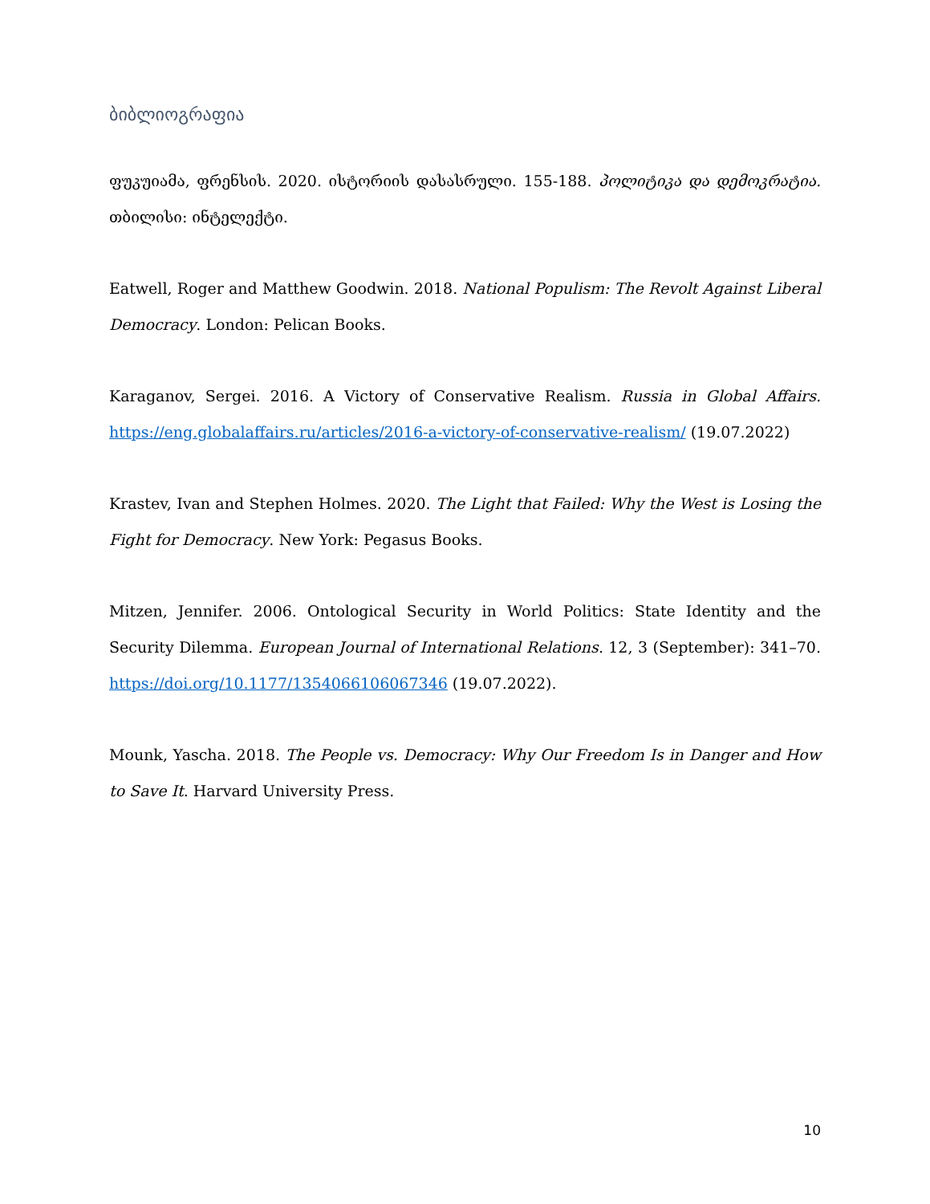ბიბლიოგრაფია
ფუკუიამა, ფრენსის. 2020. ისტორიის დასასრული. 155-188. პოლიტიკა და დემოკრატია. თბილისი: ინტელექტი.
Eatwell, Roger and Matthew Goodwin. 2018. National Populism: The Revolt Against Liberal Democracy. London: Pelican Books.
Karaganov, Sergei. 2016. A Victory of Conservative Realism. Russia in Global Affairs. https://eng.globalaffairs.ru/articles/2016-a-victory-of-conservative-realism/ (19.07.2022)
Krastev, Ivan and Stephen Holmes. 2020. The Light that Failed: Why the West is Losing the Fight for Democracy. New York: Pegasus Books.
Mitzen, Jennifer. 2006. Ontological Security in World Politics: State Identity and the Security Dilemma. European Journal of International Relations. 12, 3 (September): 341–70. https://doi.org/10.1177/1354066106067346 (19.07.2022).
Mounk, Yascha. 2018. The People vs. Democracy: Why Our Freedom Is in Danger and How to Save It. Harvard University Press.
10